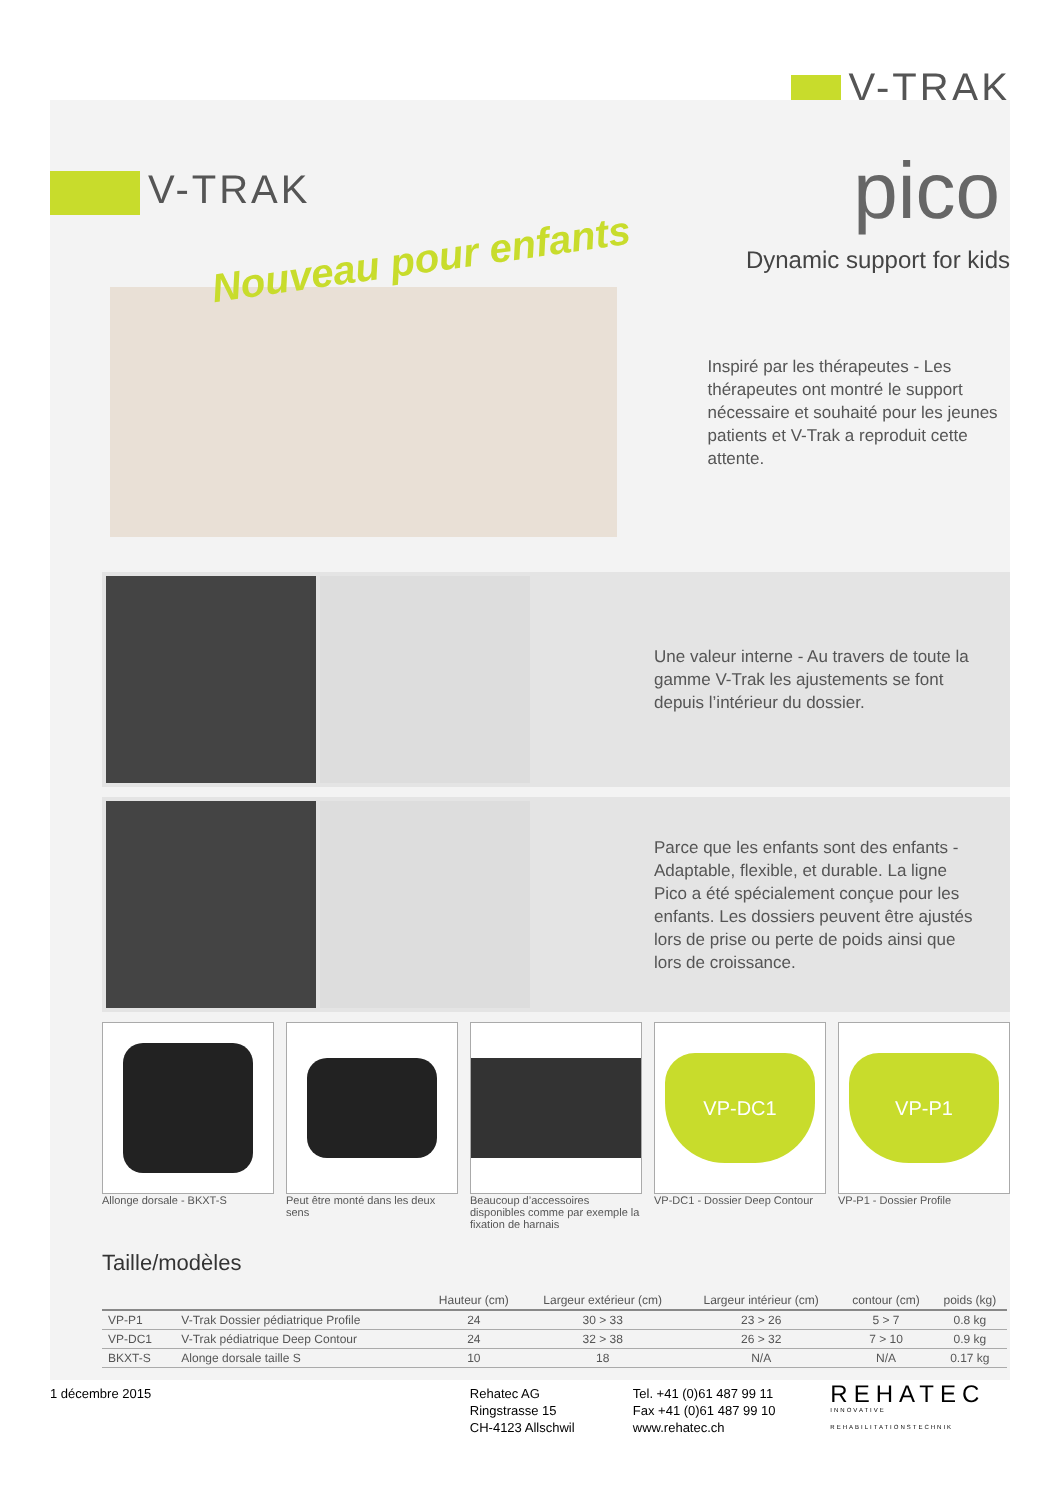V-TRAK
V-TRAK
pico
Nouveau pour enfants
Dynamic support for kids
Inspiré par les thérapeutes - Les thérapeutes ont montré le support nécessaire et souhaité pour les jeunes patients et V-Trak a reproduit cette attente.
Une valeur interne - Au travers de toute la gamme V-Trak les ajustements se font depuis l’intérieur du dossier.
Parce que les enfants sont des enfants - Adaptable, flexible, et durable. La ligne Pico a été spécialement conçue pour les enfants. Les dossiers peuvent être ajustés lors de prise ou perte de poids ainsi que lors de croissance.
Allonge dorsale - BKXT-S Peut être monté dans les deux sens
Beaucoup d’accessoires disponibles comme par exemple la fixation de harnais
VP-DC1
VP-DC1 - Dossier Deep Contour
VP-P1
VP-P1 - Dossier Profile
Taille/modèles
| | | Hauteur (cm) | Largeur extérieur (cm) | Largeur intérieur (cm) | contour (cm) | poids (kg) |
| --- | --- | --- | --- | --- | --- | --- |
| VP-P1 | V-Trak Dossier pédiatrique Profile | 24 | 30 > 33 | 23 > 26 | 5 > 7 | 0.8 kg |
| VP-DC1 | V-Trak pédiatrique Deep Contour | 24 | 32 > 38 | 26 > 32 | 7 > 10 | 0.9 kg |
| BKXT-S | Alonge dorsale taille S | 10 | 18 | N/A | N/A | 0.17 kg |
1 décembre 2015 Rehatec AG
Ringstrasse 15
CH-4123 Allschwil
Tel. +41 (0)61 487 99 11
Fax +41 (0)61 487 99 10
www.rehatec.ch
REHATEC
INNOVATIVE REHABILITATIONSTECHNIK